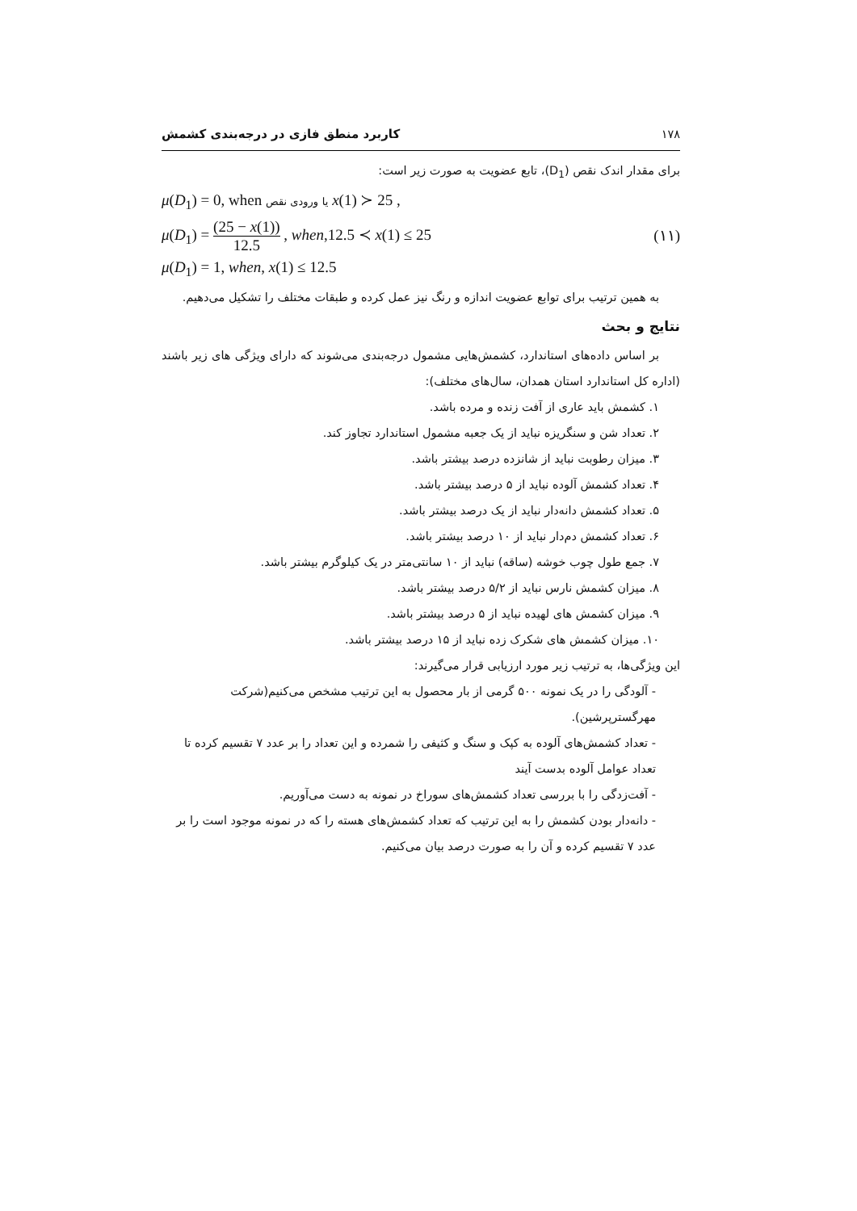۱۷۸ کاربرد منطق فازی در درجه‌بندی کشمش
برای مقدار اندک نقص (D<sub>1</sub>)، تابع عضویت به صورت زیر است:
μ(D<sub>1</sub>) = 0, when ورودی نقص یا x(1) ≻ 25 ,
μ(D<sub>1</sub>) = (25 − x(1)) 12.5 , when,12.5 ≺ x(1) ≤ 25 (۱۱)
μ(D<sub>1</sub>) = 1, when, x(1) ≤ 12.5
به همین ترتیب برای توابع عضویت اندازه و رنگ نیز عمل کرده و طبقات مختلف را تشکیل می‌دهیم.
نتایج و بحث
بر اساس داده‌های استاندارد، کشمش‌هایی مشمول درجه‌بندی می‌شوند که دارای ویژگی های زیر باشند (اداره کل استاندارد استان همدان، سال‌های مختلف):
۱. کشمش باید عاری از آفت زنده و مرده باشد.
۲. تعداد شن و سنگریزه نباید از یک جعبه مشمول استاندارد تجاوز کند.
۳. میزان رطوبت نباید از شانزده درصد بیشتر باشد.
۴. تعداد کشمش آلوده نباید از ۵ درصد بیشتر باشد.
۵. تعداد کشمش دانه‌دار نباید از یک درصد بیشتر باشد.
۶. تعداد کشمش دم‌دار نباید از ۱۰ درصد بیشتر باشد.
۷. جمع طول چوب خوشه (ساقه) نباید از ۱۰ سانتی‌متر در یک کیلوگرم بیشتر باشد.
۸. میزان کشمش نارس نباید از ۵/۲ درصد بیشتر باشد.
۹. میزان کشمش های لهیده نباید از ۵ درصد بیشتر باشد.
۱۰. میزان کشمش های شکرک زده نباید از ۱۵ درصد بیشتر باشد.
این ویژگی‌ها، به ترتیب زیر مورد ارزیابی قرار می‌گیرند:
- آلودگی را در یک نمونه ۵۰۰ گرمی از بار محصول به این ترتیب مشخص می‌کنیم(شرکت مهرگسترپرشین).
- تعداد کشمش‌های آلوده به کپک و سنگ و کثیفی را شمرده و این تعداد را بر عدد ۷ تقسیم کرده تا تعداد عوامل آلوده بدست آیند
- آفت‌زدگی را با بررسی تعداد کشمش‌های سوراخ در نمونه به دست می‌آوریم.
- دانه‌دار بودن کشمش را به این ترتیب که تعداد کشمش‌های هسته را که در نمونه موجود است را بر عدد ۷ تقسیم کرده و آن را به صورت درصد بیان می‌کنیم.